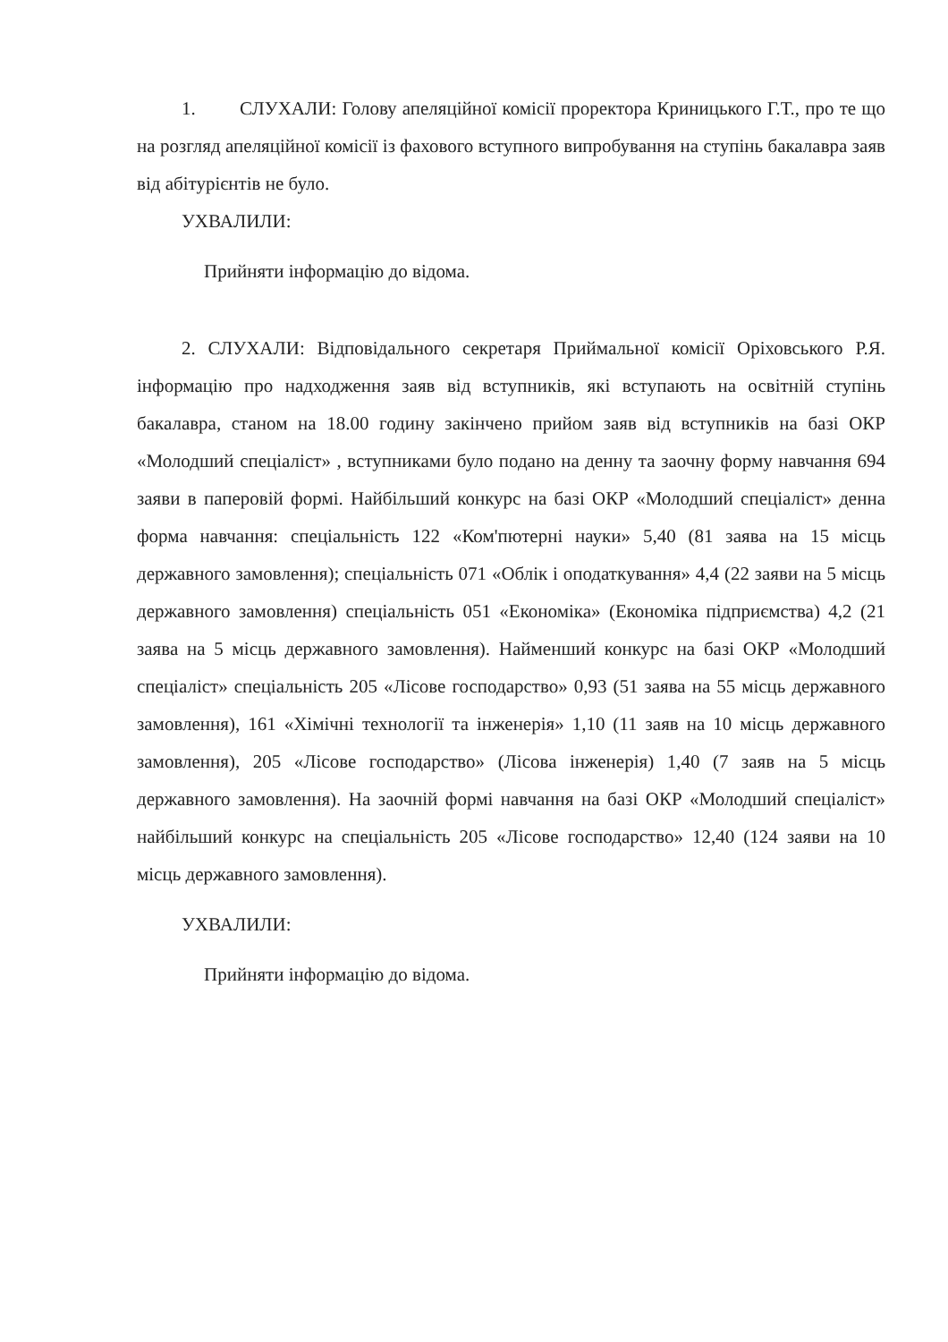1. СЛУХАЛИ: Голову апеляційної комісії проректора Криницького Г.Т., про те що на розгляд апеляційної комісії із фахового вступного випробування на ступінь бакалавра заяв від абітурієнтів не було.
УХВАЛИЛИ:
Прийняти інформацію до відома.
2. СЛУХАЛИ: Відповідального секретаря Приймальної комісії Оріховського Р.Я. інформацію про надходження заяв від вступників, які вступають на освітній ступінь бакалавра, станом на 18.00 годину закінчено прийом заяв від вступників на базі ОКР «Молодший спеціаліст» , вступниками було подано на денну та заочну форму навчання 694 заяви в паперовій формі. Найбільший конкурс на базі ОКР «Молодший спеціаліст» денна форма навчання: спеціальність 122 «Ком'пютерні науки» 5,40 (81 заява на 15 місць державного замовлення); спеціальність 071 «Облік і оподаткування» 4,4 (22 заяви на 5 місць державного замовлення) спеціальність 051 «Економіка» (Економіка підприємства) 4,2 (21 заява на 5 місць державного замовлення). Найменший конкурс на базі ОКР «Молодший спеціаліст» спеціальність 205 «Лісове господарство» 0,93 (51 заява на 55 місць державного замовлення), 161 «Хімічні технології та інженерія» 1,10 (11 заяв на 10 місць державного замовлення), 205 «Лісове господарство» (Лісова інженерія) 1,40 (7 заяв на 5 місць державного замовлення). На заочній формі навчання на базі ОКР «Молодший спеціаліст» найбільший конкурс на спеціальність 205 «Лісове господарство» 12,40 (124 заяви на 10 місць державного замовлення).
УХВАЛИЛИ:
Прийняти інформацію до відома.